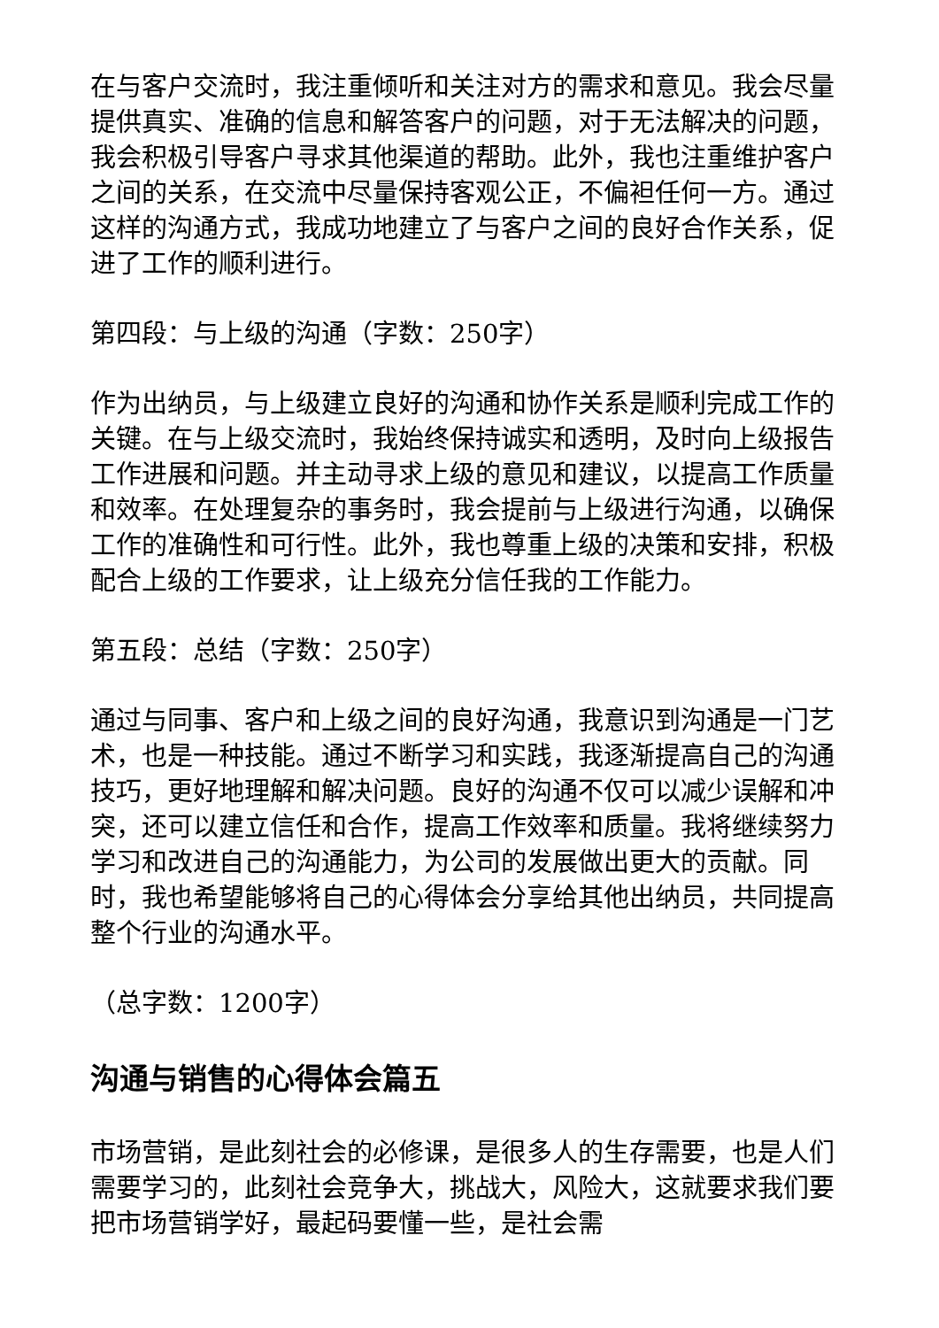在与客户交流时，我注重倾听和关注对方的需求和意见。我会尽量提供真实、准确的信息和解答客户的问题，对于无法解决的问题，我会积极引导客户寻求其他渠道的帮助。此外，我也注重维护客户之间的关系，在交流中尽量保持客观公正，不偏袒任何一方。通过这样的沟通方式，我成功地建立了与客户之间的良好合作关系，促进了工作的顺利进行。
第四段：与上级的沟通（字数：250字）
作为出纳员，与上级建立良好的沟通和协作关系是顺利完成工作的关键。在与上级交流时，我始终保持诚实和透明，及时向上级报告工作进展和问题。并主动寻求上级的意见和建议，以提高工作质量和效率。在处理复杂的事务时，我会提前与上级进行沟通，以确保工作的准确性和可行性。此外，我也尊重上级的决策和安排，积极配合上级的工作要求，让上级充分信任我的工作能力。
第五段：总结（字数：250字）
通过与同事、客户和上级之间的良好沟通，我意识到沟通是一门艺术，也是一种技能。通过不断学习和实践，我逐渐提高自己的沟通技巧，更好地理解和解决问题。良好的沟通不仅可以减少误解和冲突，还可以建立信任和合作，提高工作效率和质量。我将继续努力学习和改进自己的沟通能力，为公司的发展做出更大的贡献。同时，我也希望能够将自己的心得体会分享给其他出纳员，共同提高整个行业的沟通水平。
（总字数：1200字）
沟通与销售的心得体会篇五
市场营销，是此刻社会的必修课，是很多人的生存需要，也是人们需要学习的，此刻社会竞争大，挑战大，风险大，这就要求我们要把市场营销学好，最起码要懂一些，是社会需